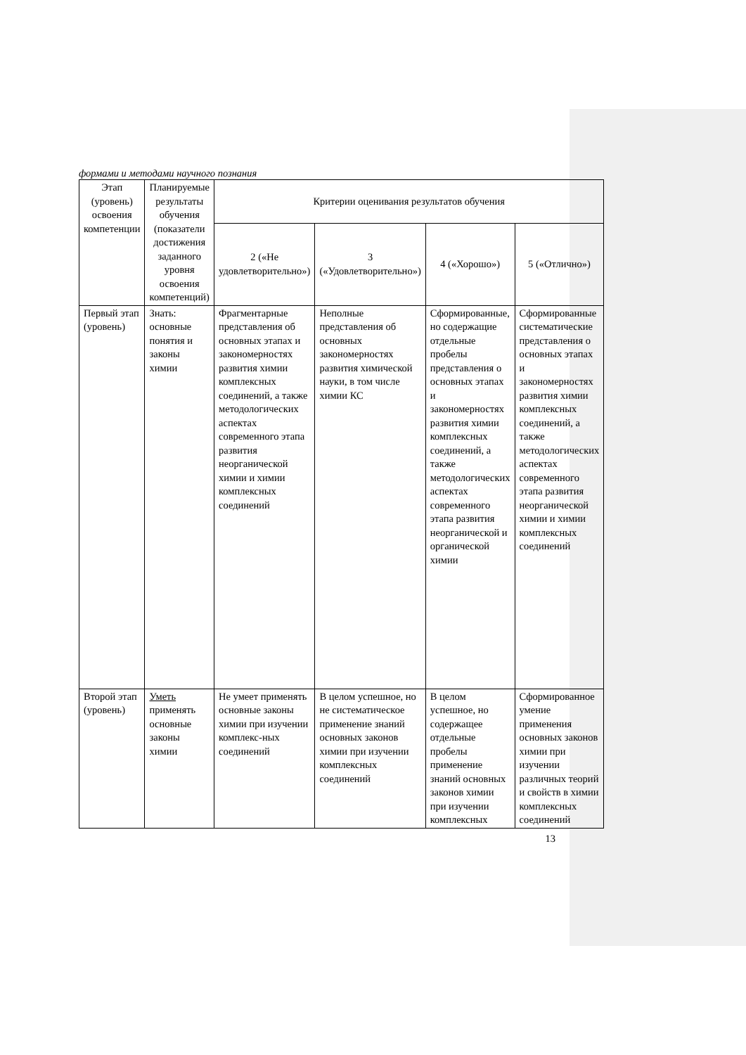формами и методами научного познания
| Этап (уровень) освоения компетенции | Планируемые результаты обучения (показатели достижения заданного уровня освоения компетенций) | Критерии оценивания результатов обучения | | | |
| --- | --- | --- | --- | --- | --- |
| | | 2 («Не удовлетворительно») | 3 («Удовлетворительно») | 4 («Хорошо») | 5 («Отлично») |
| Первый этап (уровень) | Знать: основные понятия и законы химии | Фрагментарные представления об основных этапах и закономерностях развития химии комплексных соединений, а также методологических аспектах современного этапа развития неорганической химии и химии комплексных соединений | Неполные представления об основных закономерностях развития химической науки, в том числе химии КС | Сформированные, но содержащие отдельные пробелы представления о основных этапах и закономерностях развития химии комплексных соединений, а также методологических аспектах современного этапа развития неорганической и органической химии | Сформированные систематические представления о основных этапах и закономерностях развития химии комплексных соединений, а также методологических аспектах современного этапа развития неорганической химии и химии комплексных соединений |
| Второй этап (уровень) | Уметь применять основные законы химии | Не умеет применять основные законы химии при изучении комплекс-ных соединений | В целом успешное, но не систематическое применение знаний основных законов химии при изучении комплексных соединений | В целом успешное, но содержащее отдельные пробелы применение знаний основных законов химии при изучении комплексных | Сформированное умение применения основных законов химии при изучении различных теорий и свойств в химии комплексных соединений |
13